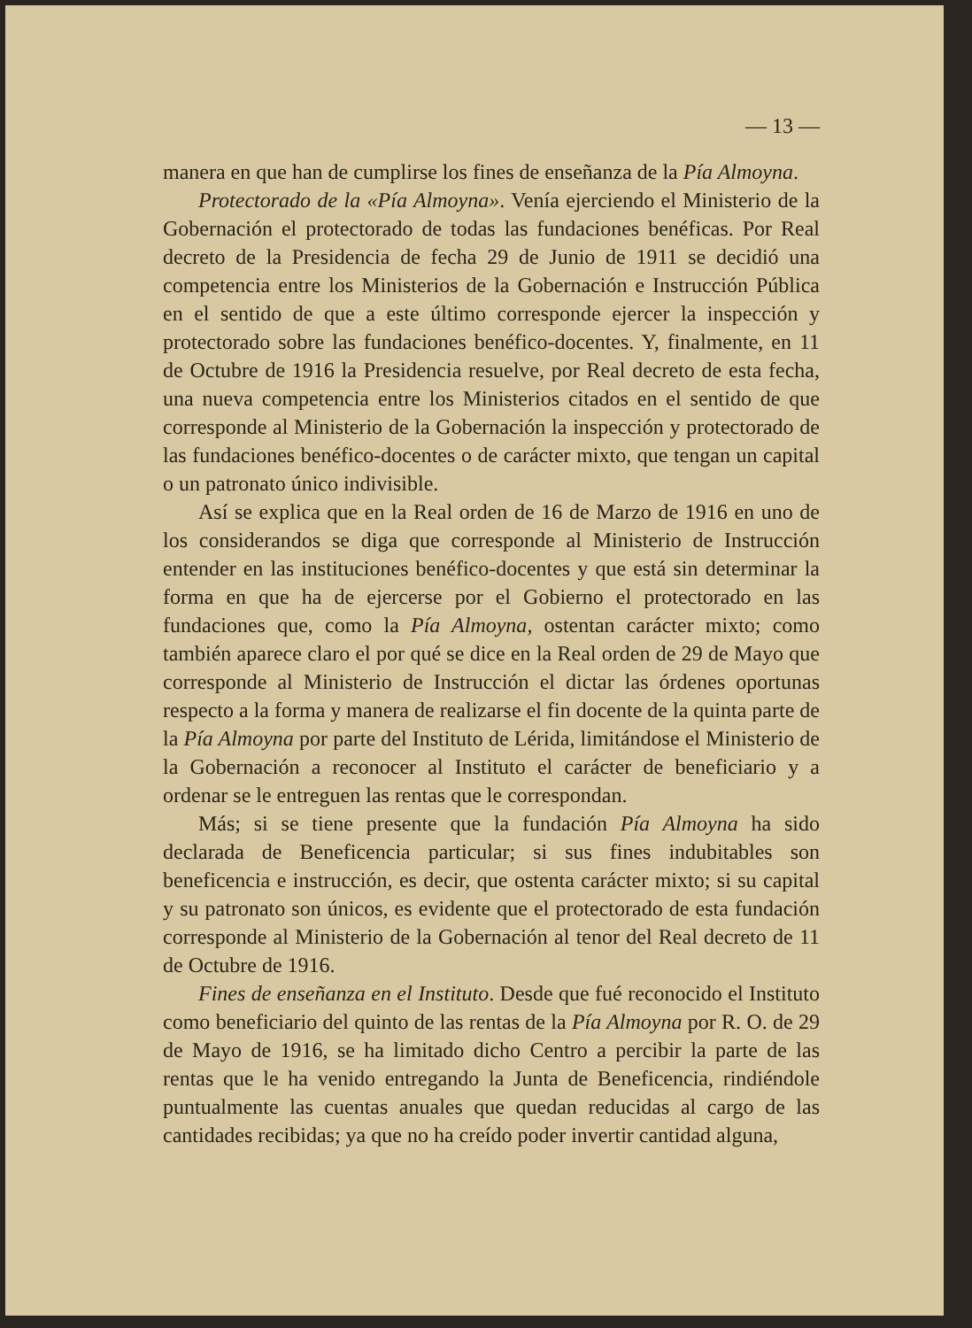— 13 —
manera en que han de cumplirse los fines de enseñanza de la Pía Almoyna.
Protectorado de la «Pía Almoyna». Venía ejerciendo el Ministerio de la Gobernación el protectorado de todas las fundaciones benéficas. Por Real decreto de la Presidencia de fecha 29 de Junio de 1911 se decidió una competencia entre los Ministerios de la Gobernación e Instrucción Pública en el sentido de que a este último corresponde ejercer la inspección y protectorado sobre las fundaciones benéfico-docentes. Y, finalmente, en 11 de Octubre de 1916 la Presidencia resuelve, por Real decreto de esta fecha, una nueva competencia entre los Ministerios citados en el sentido de que corresponde al Ministerio de la Gobernación la inspección y protectorado de las fundaciones benéfico-docentes o de carácter mixto, que tengan un capital o un patronato único indivisible.
Así se explica que en la Real orden de 16 de Marzo de 1916 en uno de los considerandos se diga que corresponde al Ministerio de Instrucción entender en las instituciones benéfico-docentes y que está sin determinar la forma en que ha de ejercerse por el Gobierno el protectorado en las fundaciones que, como la Pía Almoyna, ostentan carácter mixto; como también aparece claro el por qué se dice en la Real orden de 29 de Mayo que corresponde al Ministerio de Instrucción el dictar las órdenes oportunas respecto a la forma y manera de realizarse el fin docente de la quinta parte de la Pía Almoyna por parte del Instituto de Lérida, limitándose el Ministerio de la Gobernación a reconocer al Instituto el carácter de beneficiario y a ordenar se le entreguen las rentas que le correspondan.
Más; si se tiene presente que la fundación Pía Almoyna ha sido declarada de Beneficencia particular; si sus fines indubitables son beneficencia e instrucción, es decir, que ostenta carácter mixto; si su capital y su patronato son únicos, es evidente que el protectorado de esta fundación corresponde al Ministerio de la Gobernación al tenor del Real decreto de 11 de Octubre de 1916.
Fines de enseñanza en el Instituto. Desde que fué reconocido el Instituto como beneficiario del quinto de las rentas de la Pía Almoyna por R. O. de 29 de Mayo de 1916, se ha limitado dicho Centro a percibir la parte de las rentas que le ha venido entregando la Junta de Beneficencia, rindiéndole puntualmente las cuentas anuales que quedan reducidas al cargo de las cantidades recibidas; ya que no ha creído poder invertir cantidad alguna,